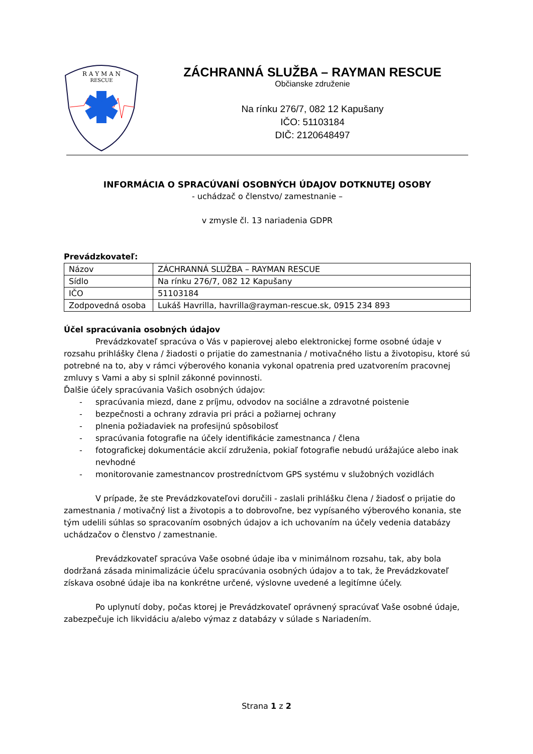RESCUE
R A Y M A N
ZÁCHRANNÁ SLUŽBA – RAYMAN RESCUE
Občianske združenie
Na rínku 276/7, 082 12 Kapušany
IČO: 51103184
DIČ: 2120648497
INFORMÁCIA O SPRACÚVANÍ OSOBNÝCH ÚDAJOV DOTKNUTEJ OSOBY
- uchádzač o členstvo/ zamestnanie –
v zmysle čl. 13 nariadenia GDPR
Prevádzkovateľ:
| Názov | ZÁCHRANNÁ SLUŽBA – RAYMAN RESCUE |
| Sídlo | Na rínku 276/7, 082 12 Kapušany |
| IČO | 51103184 |
| Zodpovedná osoba | Lukáš Havrilla, havrilla@rayman-rescue.sk, 0915 234 893 |
Účel spracúvania osobných údajov
Prevádzkovateľ spracúva o Vás v papierovej alebo elektronickej forme osobné údaje v rozsahu prihlášky člena / žiadosti o prijatie do zamestnania / motivačného listu a životopisu, ktoré sú potrebné na to, aby v rámci výberového konania vykonal opatrenia pred uzatvorením pracovnej zmluvy s Vami a aby si splnil zákonné povinnosti.
Ďalšie účely spracúvania Vašich osobných údajov:
- spracúvania miezd, dane z príjmu, odvodov na sociálne a zdravotné poistenie
- bezpečnosti a ochrany zdravia pri práci a požiarnej ochrany
- plnenia požiadaviek na profesijnú spôsobilosť
- spracúvania fotografie na účely identifikácie zamestnanca / člena
- fotografickej dokumentácie akcií združenia, pokiaľ fotografie nebudú urážajúce alebo inak nevhodné
- monitorovanie zamestnancov prostredníctvom GPS systému v služobných vozidlách
V prípade, že ste Prevádzkovateľovi doručili - zaslali prihlášku člena / žiadosť o prijatie do zamestnania / motivačný list a životopis a to dobrovoľne, bez vypísaného výberového konania, ste tým udelili súhlas so spracovaním osobných údajov a ich uchovaním na účely vedenia databázy uchádzačov o členstvo / zamestnanie.
Prevádzkovateľ spracúva Vaše osobné údaje iba v minimálnom rozsahu, tak, aby bola dodržaná zásada minimalizácie účelu spracúvania osobných údajov a to tak, že Prevádzkovateľ získava osobné údaje iba na konkrétne určené, výslovne uvedené a legitímne účely.
Po uplynutí doby, počas ktorej je Prevádzkovateľ oprávnený spracúvať Vaše osobné údaje, zabezpečuje ich likvidáciu a/alebo výmaz z databázy v súlade s Nariadením.
Strana 1 z 2